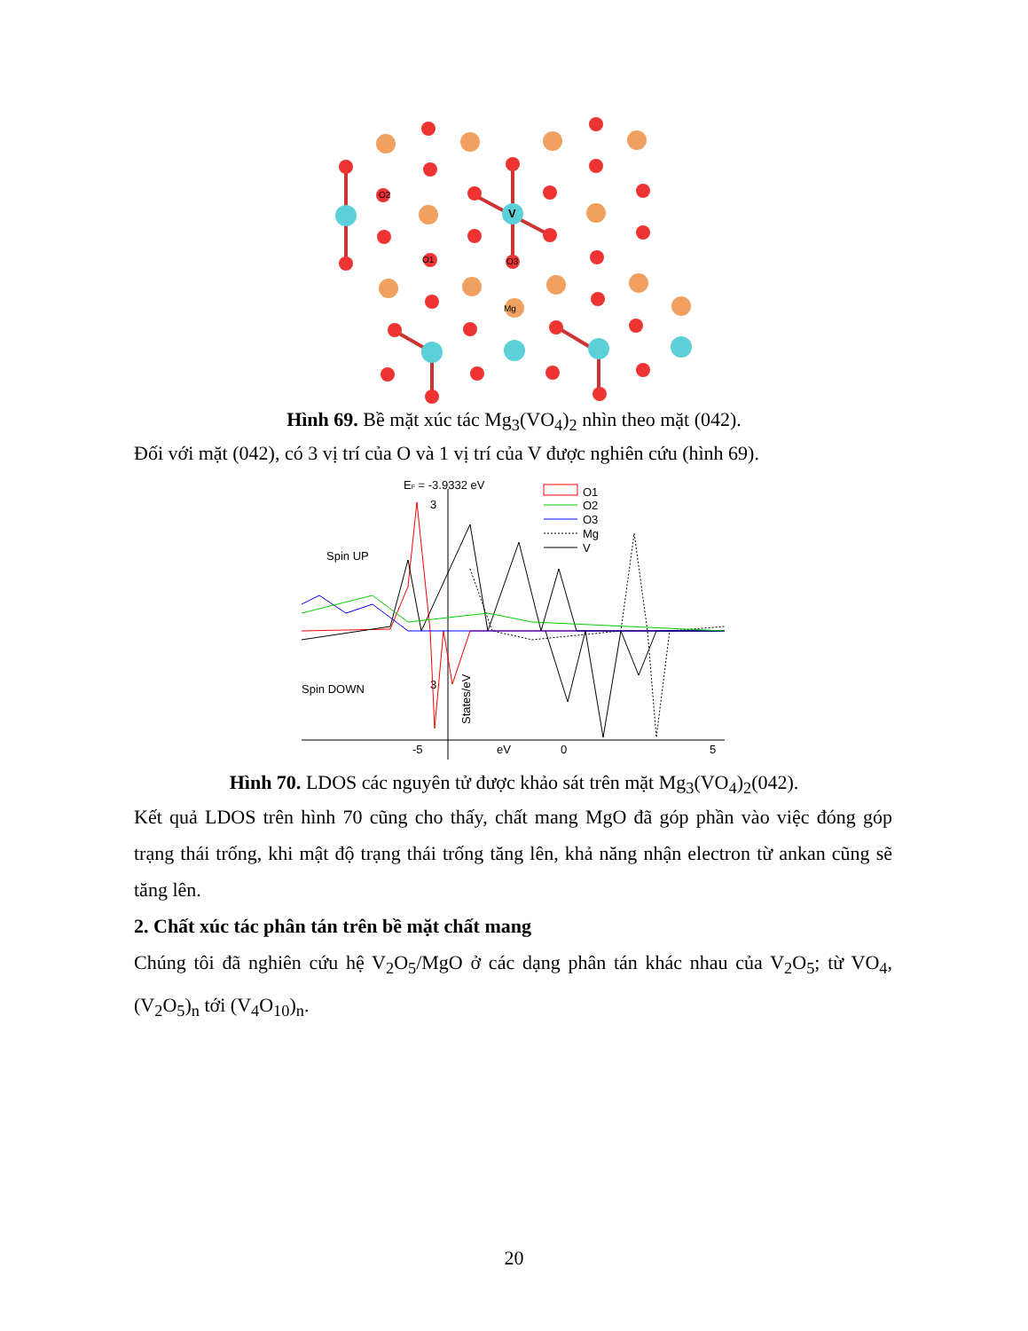O2
O1
O3
V
Mg
Hình 69. Bề mặt xúc tác Mg<sub>3</sub>(VO<sub>4</sub>)<sub>2</sub> nhìn theo mặt (042).
Đối với mặt (042), có 3 vị trí của O và 1 vị trí của V được nghiên cứu (hình 69).
EF = -3.9332 eV
Spin UP
Spin DOWN
3
3
-5
eV
0
5
O1
O2
O3
Mg
V
States/eV
Hình 70. LDOS các nguyên tử được khảo sát trên mặt Mg<sub>3</sub>(VO<sub>4</sub>)<sub>2</sub>(042).
Kết quả LDOS trên hình 70 cũng cho thấy, chất mang MgO đã góp phần vào việc đóng góp trạng thái trống, khi mật độ trạng thái trống tăng lên, khả năng nhận electron từ ankan cũng sẽ tăng lên.
2. Chất xúc tác phân tán trên bề mặt chất mang
Chúng tôi đã nghiên cứu hệ V<sub>2</sub>O<sub>5</sub>/MgO ở các dạng phân tán khác nhau của V<sub>2</sub>O<sub>5</sub>; từ VO<sub>4</sub>, (V<sub>2</sub>O<sub>5</sub>)<sub>n</sub> tới (V<sub>4</sub>O<sub>10</sub>)<sub>n</sub>.
20